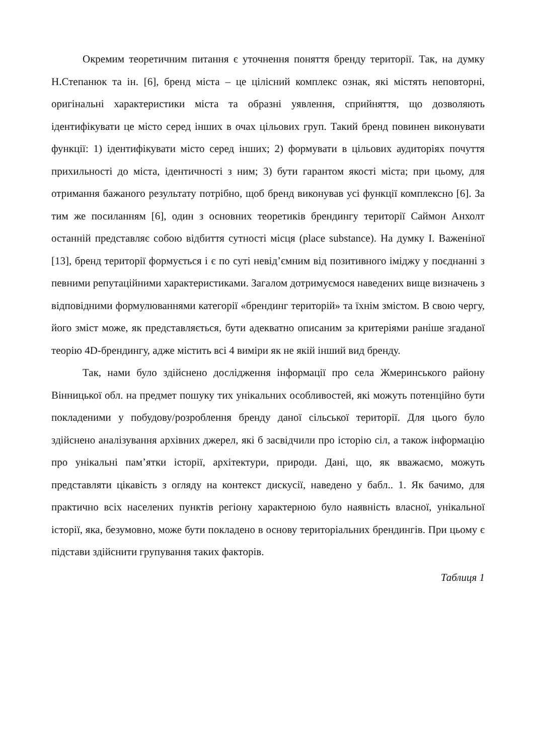Окремим теоретичним питання є уточнення поняття бренду території. Так, на думку Н.Степанюк та ін. [6], бренд міста – це цілісний комплекс ознак, які містять неповторні, оригінальні характеристики міста та образні уявлення, сприйняття, що дозволяють ідентифікувати це місто серед інших в очах цільових груп. Такий бренд повинен виконувати функції: 1) ідентифікувати місто серед інших; 2) формувати в цільових аудиторіях почуття прихильності до міста, ідентичності з ним; 3) бути гарантом якості міста; при цьому, для отримання бажаного результату потрібно, щоб бренд виконував усі функції комплексно [6]. За тим же посиланням [6], один з основних теоретиків брендингу території Саймон Анхолт останній представляє собою відбиття сутності місця (place substance). На думку І. Важеніної [13], бренд території формується і є по суті невід’ємним від позитивного іміджу у поєднанні з певними репутаційними характеристиками. Загалом дотримуємося наведених вище визначень з відповідними формулюваннями категорії «брендинг територій» та їхнім змістом. В свою чергу, його зміст може, як представляється, бути адекватно описаним за критеріями раніше згаданої теорію 4D-брендингу, адже містить всі 4 виміри як не якій інший вид бренду.
Так, нами було здійснено дослідження інформації про села Жмеринського району Вінницької обл. на предмет пошуку тих унікальних особливостей, які можуть потенційно бути покладеними у побудову/розроблення бренду даної сільської території. Для цього було здійснено аналізування архівних джерел, які б засвідчили про історію сіл, а також інформацію про унікальні пам’ятки історії, архітектури, природи. Дані, що, як вважаємо, можуть представляти цікавість з огляду на контекст дискусії, наведено у бабл.. 1. Як бачимо, для практично всіх населених пунктів регіону характерною було наявність власної, унікальної історії, яка, безумовно, може бути покладено в основу територіальних брендингів. При цьому є підстави здійснити групування таких факторів.
Таблиця 1